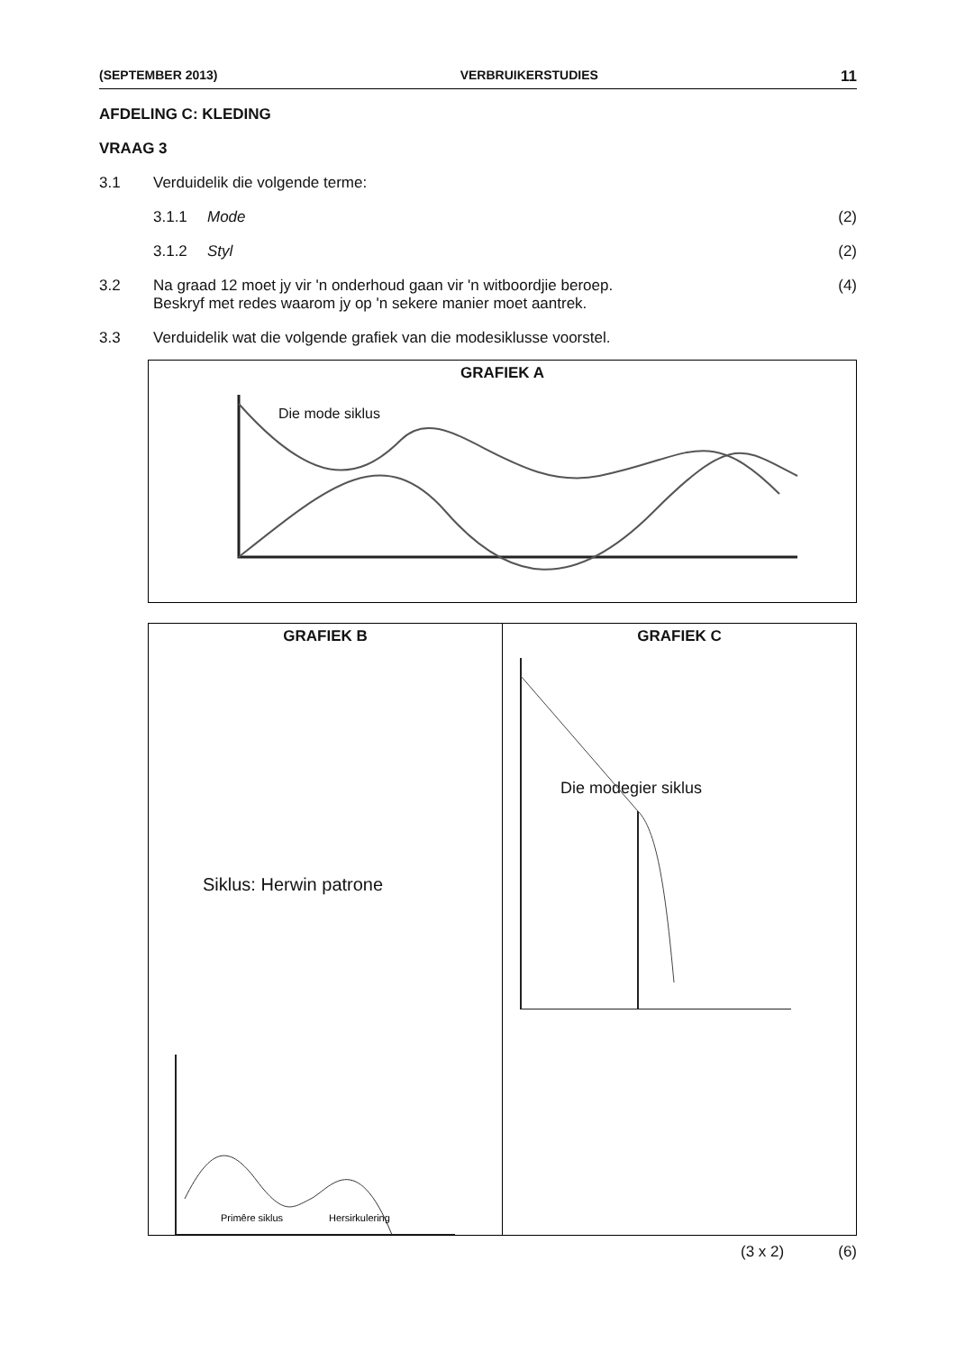(SEPTEMBER 2013) VERBRUIKERSTUDIES 11
AFDELING C: KLEDING
VRAAG 3
3.1 Verduidelik die volgende terme:
3.1.1 Mode (2)
3.1.2 Styl (2)
3.2 Na graad 12 moet jy vir 'n onderhoud gaan vir 'n witboordjie beroep.
Beskryf met redes waarom jy op 'n sekere manier moet aantrek.
(4)
3.3 Verduidelik wat die volgende grafiek van die modesiklusse voorstel.
GRAFIEK A
Die mode siklus
GRAFIEK B
Siklus: Herwin patrone
Primêre siklus
Hersirkulering
GRAFIEK C
Die modegier siklus
(3 x 2) (6)